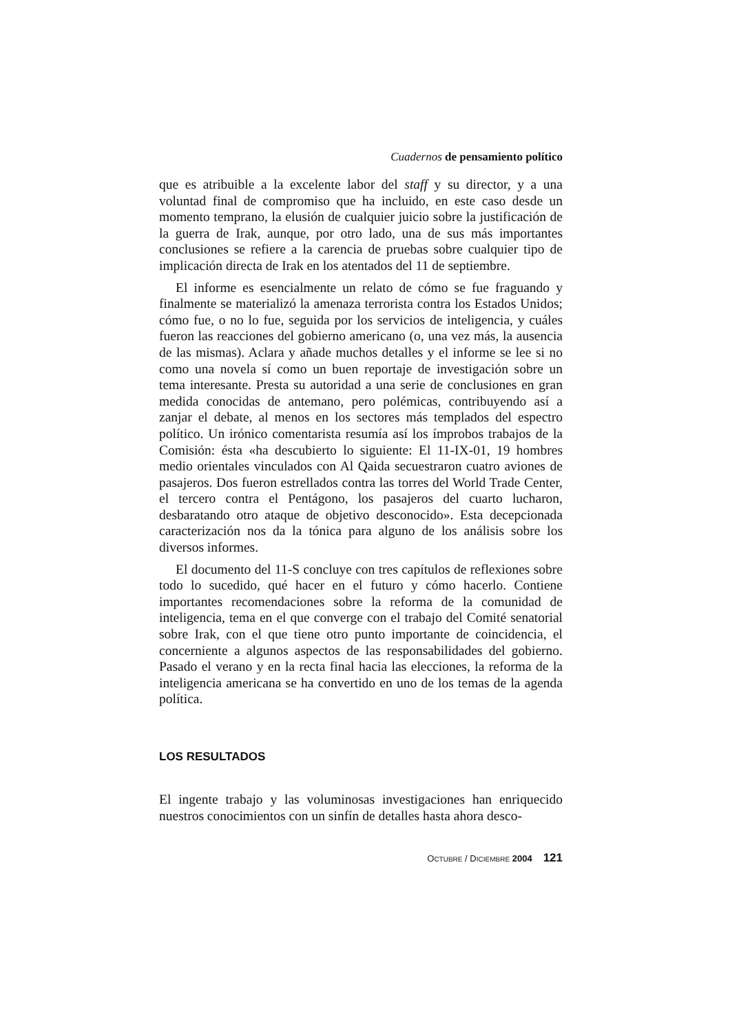Cuadernos de pensamiento político
que es atribuible a la excelente labor del staff y su director, y a una voluntad final de compromiso que ha incluido, en este caso desde un momento temprano, la elusión de cualquier juicio sobre la justificación de la guerra de Irak, aunque, por otro lado, una de sus más importantes conclusiones se refiere a la carencia de pruebas sobre cualquier tipo de implicación directa de Irak en los atentados del 11 de septiembre.
El informe es esencialmente un relato de cómo se fue fraguando y finalmente se materializó la amenaza terrorista contra los Estados Unidos; cómo fue, o no lo fue, seguida por los servicios de inteligencia, y cuáles fueron las reacciones del gobierno americano (o, una vez más, la ausencia de las mismas). Aclara y añade muchos detalles y el informe se lee si no como una novela sí como un buen reportaje de investigación sobre un tema interesante. Presta su autoridad a una serie de conclusiones en gran medida conocidas de antemano, pero polémicas, contribuyendo así a zanjar el debate, al menos en los sectores más templados del espectro político. Un irónico comentarista resumía así los ímprobos trabajos de la Comisión: ésta «ha descubierto lo siguiente: El 11-IX-01, 19 hombres medio orientales vinculados con Al Qaida secuestraron cuatro aviones de pasajeros. Dos fueron estrellados contra las torres del World Trade Center, el tercero contra el Pentágono, los pasajeros del cuarto lucharon, desbaratando otro ataque de objetivo desconocido». Esta decepcionada caracterización nos da la tónica para alguno de los análisis sobre los diversos informes.
El documento del 11-S concluye con tres capítulos de reflexiones sobre todo lo sucedido, qué hacer en el futuro y cómo hacerlo. Contiene importantes recomendaciones sobre la reforma de la comunidad de inteligencia, tema en el que converge con el trabajo del Comité senatorial sobre Irak, con el que tiene otro punto importante de coincidencia, el concerniente a algunos aspectos de las responsabilidades del gobierno. Pasado el verano y en la recta final hacia las elecciones, la reforma de la inteligencia americana se ha convertido en uno de los temas de la agenda política.
LOS RESULTADOS
El ingente trabajo y las voluminosas investigaciones han enriquecido nuestros conocimientos con un sinfín de detalles hasta ahora desco-
OCTUBRE / DICIEMBRE 2004 121